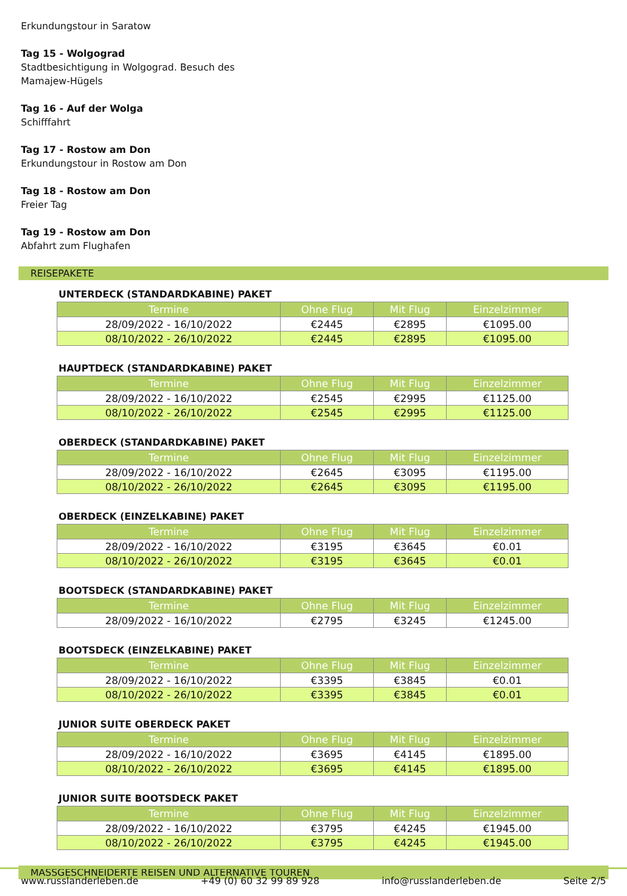Erkundungstour in Saratow
Tag 15 - Wolgograd
Stadtbesichtigung in Wolgograd. Besuch des
Mamajew-Hügels
Tag 16 - Auf der Wolga
Schifffahrt
Tag 17 - Rostow am Don
Erkundungstour in Rostow am Don
Tag 18 - Rostow am Don
Freier Tag
Tag 19 - Rostow am Don
Abfahrt zum Flughafen
REISEPAKETE
UNTERDECK (STANDARDKABINE) PAKET
| Termine | Ohne Flug | Mit Flug | Einzelzimmer |
| --- | --- | --- | --- |
| 28/09/2022 - 16/10/2022 | €2445 | €2895 | €1095.00 |
| 08/10/2022 - 26/10/2022 | €2445 | €2895 | €1095.00 |
HAUPTDECK (STANDARDKABINE) PAKET
| Termine | Ohne Flug | Mit Flug | Einzelzimmer |
| --- | --- | --- | --- |
| 28/09/2022 - 16/10/2022 | €2545 | €2995 | €1125.00 |
| 08/10/2022 - 26/10/2022 | €2545 | €2995 | €1125.00 |
OBERDECK (STANDARDKABINE) PAKET
| Termine | Ohne Flug | Mit Flug | Einzelzimmer |
| --- | --- | --- | --- |
| 28/09/2022 - 16/10/2022 | €2645 | €3095 | €1195.00 |
| 08/10/2022 - 26/10/2022 | €2645 | €3095 | €1195.00 |
OBERDECK (EINZELKABINE) PAKET
| Termine | Ohne Flug | Mit Flug | Einzelzimmer |
| --- | --- | --- | --- |
| 28/09/2022 - 16/10/2022 | €3195 | €3645 | €0.01 |
| 08/10/2022 - 26/10/2022 | €3195 | €3645 | €0.01 |
BOOTSDECK (STANDARDKABINE) PAKET
| Termine | Ohne Flug | Mit Flug | Einzelzimmer |
| --- | --- | --- | --- |
| 28/09/2022 - 16/10/2022 | €2795 | €3245 | €1245.00 |
BOOTSDECK (EINZELKABINE) PAKET
| Termine | Ohne Flug | Mit Flug | Einzelzimmer |
| --- | --- | --- | --- |
| 28/09/2022 - 16/10/2022 | €3395 | €3845 | €0.01 |
| 08/10/2022 - 26/10/2022 | €3395 | €3845 | €0.01 |
JUNIOR SUITE OBERDECK PAKET
| Termine | Ohne Flug | Mit Flug | Einzelzimmer |
| --- | --- | --- | --- |
| 28/09/2022 - 16/10/2022 | €3695 | €4145 | €1895.00 |
| 08/10/2022 - 26/10/2022 | €3695 | €4145 | €1895.00 |
JUNIOR SUITE BOOTSDECK PAKET
| Termine | Ohne Flug | Mit Flug | Einzelzimmer |
| --- | --- | --- | --- |
| 28/09/2022 - 16/10/2022 | €3795 | €4245 | €1945.00 |
| 08/10/2022 - 26/10/2022 | €3795 | €4245 | €1945.00 |
MASSGESCHNEIDERTE REISEN UND ALTERNATIVE TOUREN
www.russlanderleben.de +49 (0) 60 32 99 89 928 info@russlanderleben.de Seite 2/5